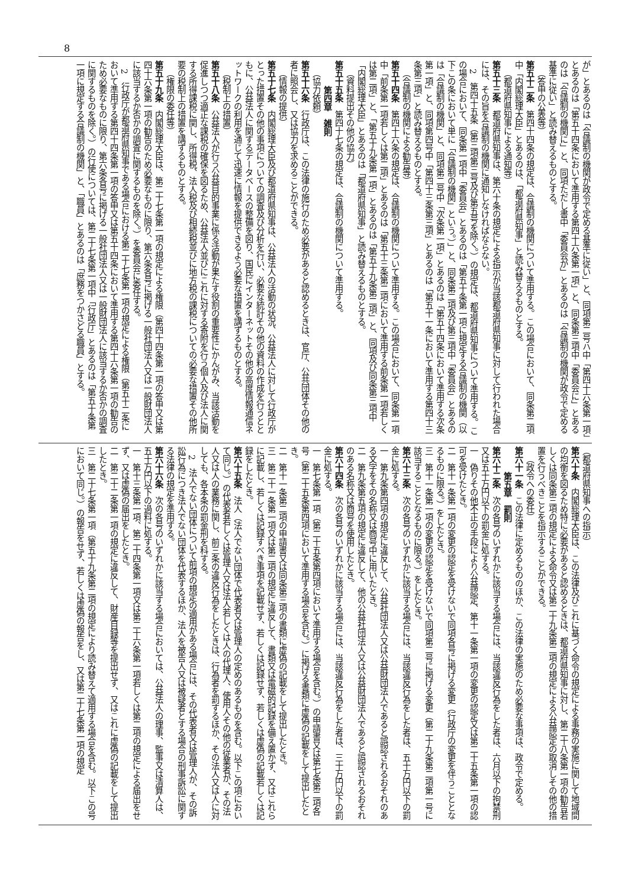8
が」とあるのは「合議制の機関が政令で定める基準に従い」と、同項第二号ハ中「第四十六条第一項」とあるのは「第五十四条において準用する第四十六条第一項」と、同条第三項中「委員会に」とあるのは「合議制の機関に」と、同項ただし書中「委員会が」とあるのは「合議制の機関が政令で定める基準に従い」と読み替えるものとする。
（答申の公表等）
第五十二条　第四十四条の規定は、合議制の機関について準用する。この場合において、同条第二項中「内閣総理大臣」とあるのは、「都道府県知事」と読み替えるものとする。
（都道府県知事による通知等）
第五十三条　都道府県知事は、第六十条の規定による指示が当該都道府県知事に対して行われた場合には、その旨を合議制の機関に通知しなければならない。
2　第四十五条（第三項第三号及び第五号を除く。）の規定は、都道府県知事について準用する。この場合において、同条第一項中「委員会」とあるのは「第五十条第一項に規定する合議制の機関（以下この条において単に「合議制の機関」という。）」と、同条第二項及び第三項中「委員会」とあるのは「合議制の機関」と、同項第二号中「次条第一項」とあるのは「第五十四条において準用する次条第一項」と、同項第四号中「第四十三条第三項」とあるのは「第五十一条において準用する第四十三条第三項」と読み替えるものとする。
（合議制の機関による勧告等）
第五十四条　第四十六条の規定は、合議制の機関について準用する。この場合において、同条第一項中「前条第一項若しくは第二項」とあるのは「第五十三条第二項において準用する前条第一項若しくは第二項」と、「第五十九条第一項」とあるのは「第五十九条第二項」と、同項及び同条第三項中「内閣総理大臣」とあるのは「都道府県知事」と読み替えるものとする。
（資料提出その他の協力）
第五十五条　第四十七条の規定は、合議制の機関について準用する。
第四章　雑則
（協力依頼）
第五十六条　行政庁は、この法律の施行のため必要があると認めるときは、官庁、公共団体その他の者に照会し、又は協力を求めることができる。
（情報の提供）
第五十七条　内閣総理大臣及び都道府県知事は、公益法人の活動の状況、公益法人に対して行政庁がとった措置その他の事項についての調査及び分析を行い、必要な統計その他の資料の作成を行うとともに、公益法人に関するデータベースの整備を図り、国民にインターネットその他の高度情報通信ネットワークの利用を通じて迅速に情報を提供できるよう必要な措置を講ずるものとする。
（税制上の措置）
第五十八条　公益法人が行う公益目的事業に係る活動が果たす役割の重要性にかんがみ、当該活動を促進しつつ適正な課税の確保を図るため、公益法人並びにこれに対する寄附を行う個人及び法人に関する所得課税に関し、所得税、法人税及び相続税並びに地方税の課税についての必要な措置その他所要の税制上の措置を講ずるものとする。
（権限の委任等）
第五十九条　内閣総理大臣は、第二十七条第一項の規定による権限（第四十四条第一項の答申又は第四十六条第一項の勧告のため必要なものに限り、第六条各号に掲げる一般社団法人又は一般財団法人に該当するか否かの調査に関するものを除く。）を委員会に委任する。
2　行政庁が都道府県知事である場合における第二十七条第一項の規定による権限（第五十二条において準用する第四十四条第一項の答申又は第五十四条において準用する第四十六条第一項の勧告のため必要なものに限り、第六条各号に掲げる一般社団法人又は一般財団法人に該当するか否かの調査に関するものを除く。）の行使については、第二十七条第一項中「行政庁」とあるのは「第五十条第一項に規定する合議制の機関」と、「職員」とあるのは「庶務をつかさどる職員」とする。
（都道府県知事への指示）
第六十条　内閣総理大臣は、この法律及びこれに基づく命令の規定による事務の実施に関して地域間の均衡を図るため特に必要があると認めるときは、都道府県知事に対し、第二十八条第一項の勧告若しくは同条第三項の規定による命令又は第二十九条第二項の規定による公益認定の取消しその他の措置を行うべきことを指示することができる。
（政令への委任）
第六十一条　この法律に定めるもののほか、この法律の実施のため必要な事項は、政令で定める。
第五章　罰則
第六十二条　次の各号のいずれかに該当する場合には、当該違反行為をした者は、六月以下の拘禁刑又は五十万円以下の罰金に処する。
一　偽りその他不正の手段により公益認定、第十一条第一項の変更の認定又は第二十五条第一項の認可を受けたとき。
二　第十一条第一項の変更の認定を受けないで同項各号に掲げる変更（行政庁の変更を伴うこととなるものに限る。）をしたとき。
三　第十一条第一項の変更の認定を受けないで同項第二号に掲げる変更（第二十九条第二項第一号に該当することとなるものに限る。）をしたとき。
第六十三条　次の各号のいずれかに該当する場合には、当該違反行為をした者は、五十万円以下の罰金に処する。
一　第九条第四項の規定に違反して、公益社団法人又は公益財団法人であると誤認されるおそれのある文字をその名称又は商号中に用いたとき。
二　第九条第五項の規定に違反して、他の公益社団法人又は公益財団法人であると誤認されるおそれのある名称又は商号を使用したとき。
第六十四条　次の各号のいずれかに該当する場合には、当該違反行為をした者は、三十万円以下の罰金に処する。
一　第七条第一項（第二十五条第四項において準用する場合を含む。）の申請書又は第七条第二項各号（第二十五条第四項において準用する場合を含む。）に掲げる書類に虚偽の記載をして提出したとき。
二　第十一条第二項の申請書又は同条第三項の書類に虚偽の記載をして提出したとき。
三　第二十一条第一項又は第二項の規定に違反して、書類又は電磁的記録を備え置かず、又はこれらに記載し、若しくは記録すべき事項を記載せず、若しくは記録せず、若しくは虚偽の記載若しくは記録をしたとき。
第六十五条　法人（法人でない団体で代表者又は管理人の定めのあるものを含む。以下この項において同じ。）の代表者若しくは管理人又は法人若しくは人の代理人、使用人その他の従業者が、その法人又は人の業務に関し、前三条の違反行為をしたときは、行為者を罰するほか、その法人又は人に対しても、各本条の罰金刑を科する。
2　法人でない団体について前項の規定の適用がある場合には、その代表者又は管理人が、その訴訟行為につき法人でない団体を代表するほか、法人を被告人又は被疑者とする場合の刑事訴訟に関する法律の規定を準用する。
第六十六条　次の各号のいずれかに該当する場合においては、公益法人の理事、監事又は清算人は、五十万円以下の過料に処する。
一　第十三条第一項、第二十四条第一項又は第二十六条第一項若しくは第二項の規定による届出をせず、又は虚偽の届出をしたとき。
二　第二十二条第一項の規定に違反して、財産目録等を提出せず、又はこれに虚偽の記載をして提出したとき。
三　第二十七条第一項（第五十九条第二項の規定により読み替えて適用する場合を含む。以下この号において同じ。）の報告をせず、若しくは虚偽の報告をし、又は第二十七条第一項の規定